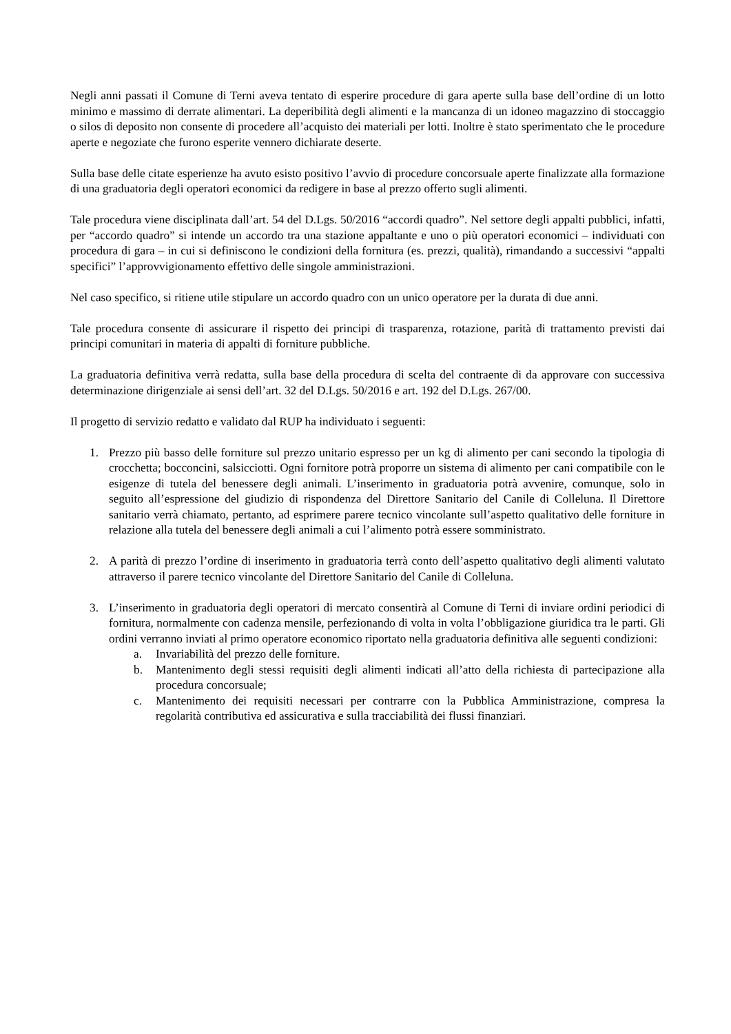Negli anni passati il Comune di Terni aveva tentato di esperire procedure di gara aperte sulla base dell’ordine di un lotto minimo e massimo di derrate alimentari. La deperibilità degli alimenti e la mancanza di un idoneo magazzino di stoccaggio o silos di deposito non consente di procedere all’acquisto dei materiali per lotti. Inoltre è stato sperimentato che le procedure aperte e negoziate che furono esperite vennero dichiarate deserte.
Sulla base delle citate esperienze ha avuto esisto positivo l’avvio di procedure concorsuale aperte finalizzate alla formazione di una graduatoria degli operatori economici da redigere in base al prezzo offerto sugli alimenti.
Tale procedura viene disciplinata dall’art. 54 del D.Lgs. 50/2016 “accordi quadro”. Nel settore degli appalti pubblici, infatti, per “accordo quadro” si intende un accordo tra una stazione appaltante e uno o più operatori economici – individuati con procedura di gara – in cui si definiscono le condizioni della fornitura (es. prezzi, qualità), rimandando a successivi “appalti specifici” l’approvvigionamento effettivo delle singole amministrazioni.
Nel caso specifico, si ritiene utile stipulare un accordo quadro con un unico operatore per la durata di due anni.
Tale procedura consente di assicurare il rispetto dei principi di trasparenza, rotazione, parità di trattamento previsti dai principi comunitari in materia di appalti di forniture pubbliche.
La graduatoria definitiva verrà redatta, sulla base della procedura di scelta del contraente di da approvare con successiva determinazione dirigenziale ai sensi dell’art. 32 del D.Lgs. 50/2016 e art. 192 del D.Lgs. 267/00.
Il progetto di servizio redatto e validato dal RUP ha individuato i seguenti:
1. Prezzo più basso delle forniture sul prezzo unitario espresso per un kg di alimento per cani secondo la tipologia di crocchetta; bocconcini, salsicciotti. Ogni fornitore potrà proporre un sistema di alimento per cani compatibile con le esigenze di tutela del benessere degli animali. L’inserimento in graduatoria potrà avvenire, comunque, solo in seguito all’espressione del giudizio di rispondenza del Direttore Sanitario del Canile di Colleluna. Il Direttore sanitario verrà chiamato, pertanto, ad esprimere parere tecnico vincolante sull’aspetto qualitativo delle forniture in relazione alla tutela del benessere degli animali a cui l’alimento potrà essere somministrato.
2. A parità di prezzo l’ordine di inserimento in graduatoria terrà conto dell’aspetto qualitativo degli alimenti valutato attraverso il parere tecnico vincolante del Direttore Sanitario del Canile di Colleluna.
3. L’inserimento in graduatoria degli operatori di mercato consentirà al Comune di Terni di inviare ordini periodici di fornitura, normalmente con cadenza mensile, perfezionando di volta in volta l’obbligazione giuridica tra le parti. Gli ordini verranno inviati al primo operatore economico riportato nella graduatoria definitiva alle seguenti condizioni:
a. Invariabilità del prezzo delle forniture.
b. Mantenimento degli stessi requisiti degli alimenti indicati all’atto della richiesta di partecipazione alla procedura concorsuale;
c. Mantenimento dei requisiti necessari per contrarre con la Pubblica Amministrazione, compresa la regolarità contributiva ed assicurativa e sulla tracciabilità dei flussi finanziari.